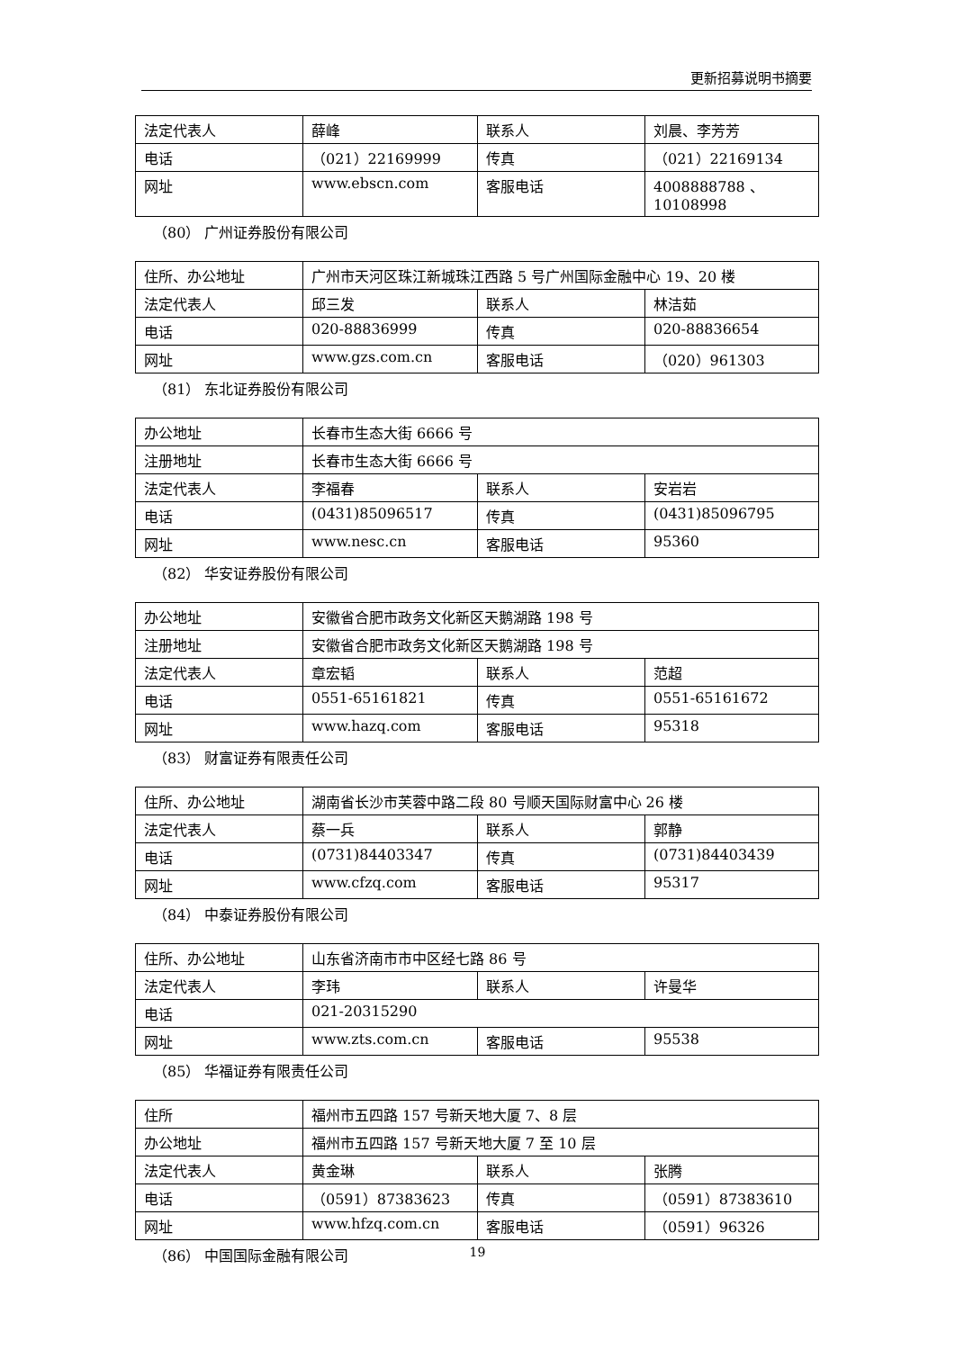更新招募说明书摘要
| 法定代表人 | 薛峰 | 联系人 | 刘晨、李芳芳 |
| 电话 | （021）22169999 | 传真 | （021）22169134 |
| 网址 | www.ebscn.com | 客服电话 | 4008888788 、 10108998 |
（80） 广州证券股份有限公司
| 住所、办公地址 | 广州市天河区珠江新城珠江西路 5 号广州国际金融中心 19、20 楼 | | |
| 法定代表人 | 邱三发 | 联系人 | 林洁茹 |
| 电话 | 020-88836999 | 传真 | 020-88836654 |
| 网址 | www.gzs.com.cn | 客服电话 | （020）961303 |
（81） 东北证券股份有限公司
| 办公地址 | 长春市生态大街 6666 号 | | |
| 注册地址 | 长春市生态大街 6666 号 | | |
| 法定代表人 | 李福春 | 联系人 | 安岩岩 |
| 电话 | (0431)85096517 | 传真 | (0431)85096795 |
| 网址 | www.nesc.cn | 客服电话 | 95360 |
（82） 华安证券股份有限公司
| 办公地址 | 安徽省合肥市政务文化新区天鹅湖路 198 号 | | |
| 注册地址 | 安徽省合肥市政务文化新区天鹅湖路 198 号 | | |
| 法定代表人 | 章宏韬 | 联系人 | 范超 |
| 电话 | 0551-65161821 | 传真 | 0551-65161672 |
| 网址 | www.hazq.com | 客服电话 | 95318 |
（83） 财富证券有限责任公司
| 住所、办公地址 | 湖南省长沙市芙蓉中路二段 80 号顺天国际财富中心 26 楼 | | |
| 法定代表人 | 蔡一兵 | 联系人 | 郭静 |
| 电话 | (0731)84403347 | 传真 | (0731)84403439 |
| 网址 | www.cfzq.com | 客服电话 | 95317 |
（84） 中泰证券股份有限公司
| 住所、办公地址 | 山东省济南市市中区经七路 86 号 | | |
| 法定代表人 | 李玮 | 联系人 | 许曼华 |
| 电话 | 021-20315290 | | |
| 网址 | www.zts.com.cn | 客服电话 | 95538 |
（85） 华福证券有限责任公司
| 住所 | 福州市五四路 157 号新天地大厦 7、8 层 | | |
| 办公地址 | 福州市五四路 157 号新天地大厦 7 至 10 层 | | |
| 法定代表人 | 黄金琳 | 联系人 | 张腾 |
| 电话 | （0591）87383623 | 传真 | （0591）87383610 |
| 网址 | www.hfzq.com.cn | 客服电话 | （0591）96326 |
（86） 中国国际金融有限公司
19